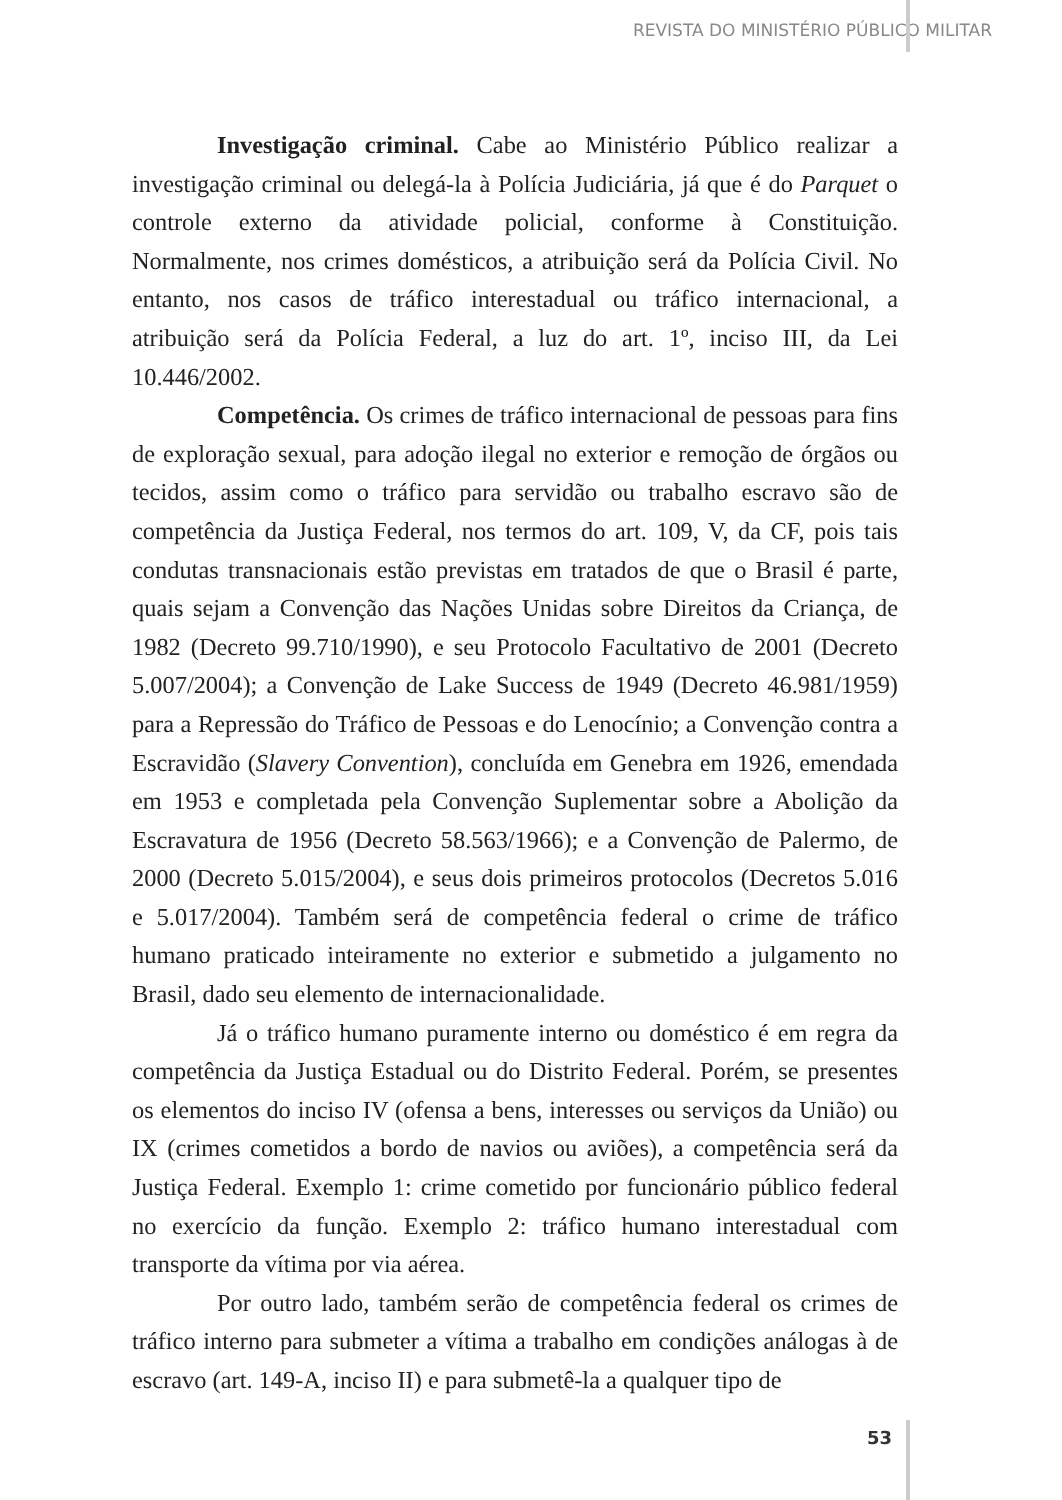REVISTA DO MINISTÉRIO PÚBLICO MILITAR
Investigação criminal. Cabe ao Ministério Público realizar a investigação criminal ou delegá-la à Polícia Judiciária, já que é do Parquet o controle externo da atividade policial, conforme à Constituição. Normalmente, nos crimes domésticos, a atribuição será da Polícia Civil. No entanto, nos casos de tráfico interestadual ou tráfico internacional, a atribuição será da Polícia Federal, a luz do art. 1º, inciso III, da Lei 10.446/2002.
Competência. Os crimes de tráfico internacional de pessoas para fins de exploração sexual, para adoção ilegal no exterior e remoção de órgãos ou tecidos, assim como o tráfico para servidão ou trabalho escravo são de competência da Justiça Federal, nos termos do art. 109, V, da CF, pois tais condutas transnacionais estão previstas em tratados de que o Brasil é parte, quais sejam a Convenção das Nações Unidas sobre Direitos da Criança, de 1982 (Decreto 99.710/1990), e seu Protocolo Facultativo de 2001 (Decreto 5.007/2004); a Convenção de Lake Success de 1949 (Decreto 46.981/1959) para a Repressão do Tráfico de Pessoas e do Lenocínio; a Convenção contra a Escravidão (Slavery Convention), concluída em Genebra em 1926, emendada em 1953 e completada pela Convenção Suplementar sobre a Abolição da Escravatura de 1956 (Decreto 58.563/1966); e a Convenção de Palermo, de 2000 (Decreto 5.015/2004), e seus dois primeiros protocolos (Decretos 5.016 e 5.017/2004). Também será de competência federal o crime de tráfico humano praticado inteiramente no exterior e submetido a julgamento no Brasil, dado seu elemento de internacionalidade.
Já o tráfico humano puramente interno ou doméstico é em regra da competência da Justiça Estadual ou do Distrito Federal. Porém, se presentes os elementos do inciso IV (ofensa a bens, interesses ou serviços da União) ou IX (crimes cometidos a bordo de navios ou aviões), a competência será da Justiça Federal. Exemplo 1: crime cometido por funcionário público federal no exercício da função. Exemplo 2: tráfico humano interestadual com transporte da vítima por via aérea.
Por outro lado, também serão de competência federal os crimes de tráfico interno para submeter a vítima a trabalho em condições análogas à de escravo (art. 149-A, inciso II) e para submetê-la a qualquer tipo de
53